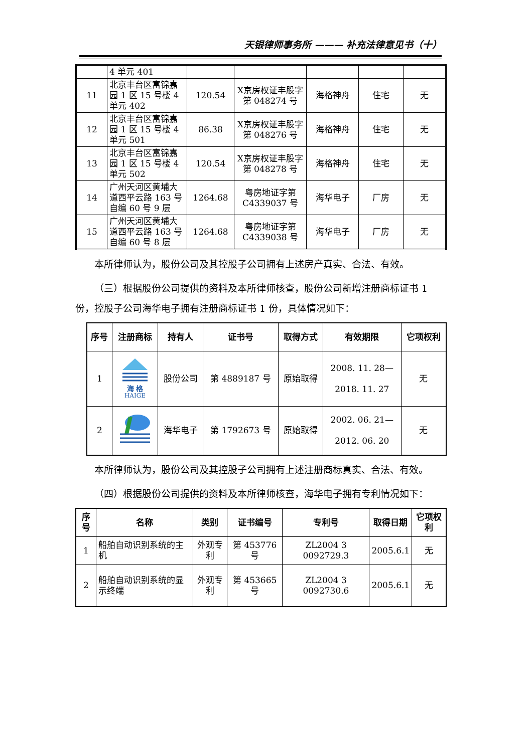天银律师事务所 ——— 补充法律意见书（十）
| | 4 单元 401 | | | | | |
| 11 | 北京丰台区富锦嘉园 1 区 15 号楼 4 单元 402 | 120.54 | X京房权证丰股字第 048274 号 | 海格神舟 | 住宅 | 无 |
| 12 | 北京丰台区富锦嘉园 1 区 15 号楼 4 单元 501 | 86.38 | X京房权证丰股字第 048276 号 | 海格神舟 | 住宅 | 无 |
| 13 | 北京丰台区富锦嘉园 1 区 15 号楼 4 单元 502 | 120.54 | X京房权证丰股字第 048278 号 | 海格神舟 | 住宅 | 无 |
| 14 | 广州天河区黄埔大道西平云路 163 号自编 60 号 9 层 | 1264.68 | 粤房地证字第 C4339037 号 | 海华电子 | 厂房 | 无 |
| 15 | 广州天河区黄埔大道西平云路 163 号自编 60 号 8 层 | 1264.68 | 粤房地证字第 C4339038 号 | 海华电子 | 厂房 | 无 |
本所律师认为，股份公司及其控股子公司拥有上述房产真实、合法、有效。
（三）根据股份公司提供的资料及本所律师核查，股份公司新增注册商标证书 1 份，控股子公司海华电子拥有注册商标证书 1 份，具体情况如下：
| 序号 | 注册商标 | 持有人 | 证书号 | 取得方式 | 有效期限 | 它项权利 |
| --- | --- | --- | --- | --- | --- | --- |
| 1 | 海 格 HAIGE | 股份公司 | 第 4889187 号 | 原始取得 | 2008. 11. 28— 2018. 11. 27 | 无 |
| 2 | | 海华电子 | 第 1792673 号 | 原始取得 | 2002. 06. 21— 2012. 06. 20 | 无 |
本所律师认为，股份公司及其控股子公司拥有上述注册商标真实、合法、有效。
（四）根据股份公司提供的资料及本所律师核查，海华电子拥有专利情况如下：
| 序号 | 名称 | 类别 | 证书编号 | 专利号 | 取得日期 | 它项权利 |
| --- | --- | --- | --- | --- | --- | --- |
| 1 | 船舶自动识别系统的主机 | 外观专利 | 第 453776 号 | ZL2004 3 0092729.3 | 2005.6.1 | 无 |
| 2 | 船舶自动识别系统的显示终端 | 外观专利 | 第 453665 号 | ZL2004 3 0092730.6 | 2005.6.1 | 无 |